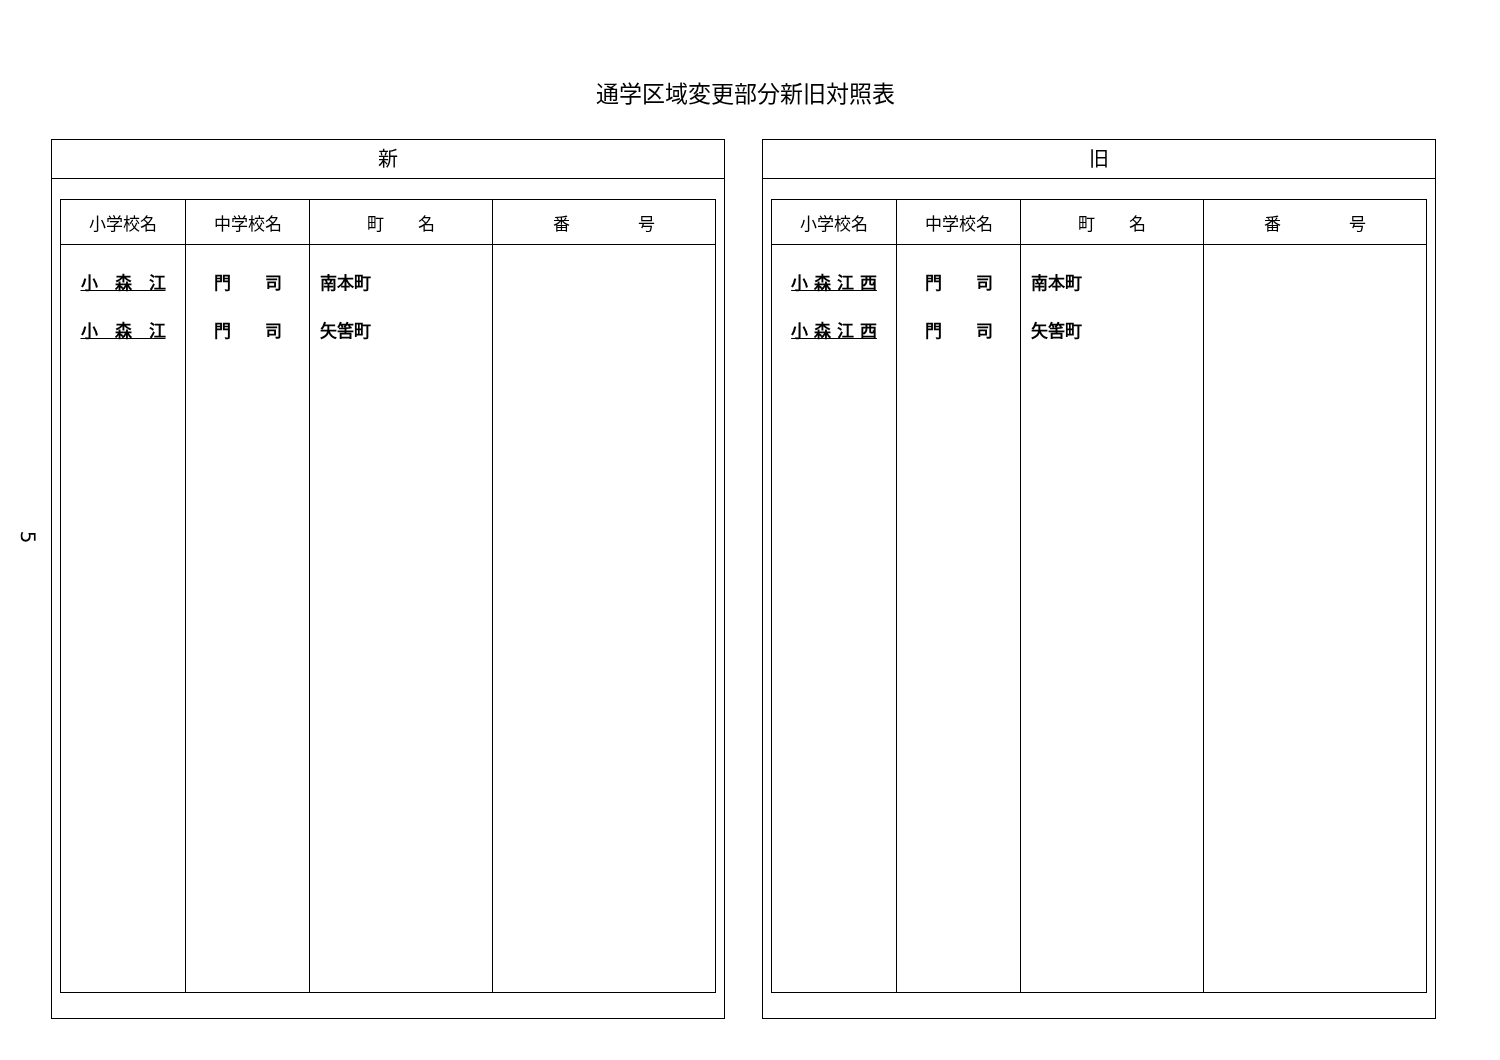通学区域変更部分新旧対照表
5
新
| 小学校名 | 中学校名 | 町 名 | 番 号 |
| --- | --- | --- | --- |
| 小 森 江 小 森 江 | 門 司 門 司 | 南本町 矢筈町 | |
旧
| 小学校名 | 中学校名 | 町 名 | 番 号 |
| --- | --- | --- | --- |
| 小 森 江 西 小 森 江 西 | 門 司 門 司 | 南本町 矢筈町 | |